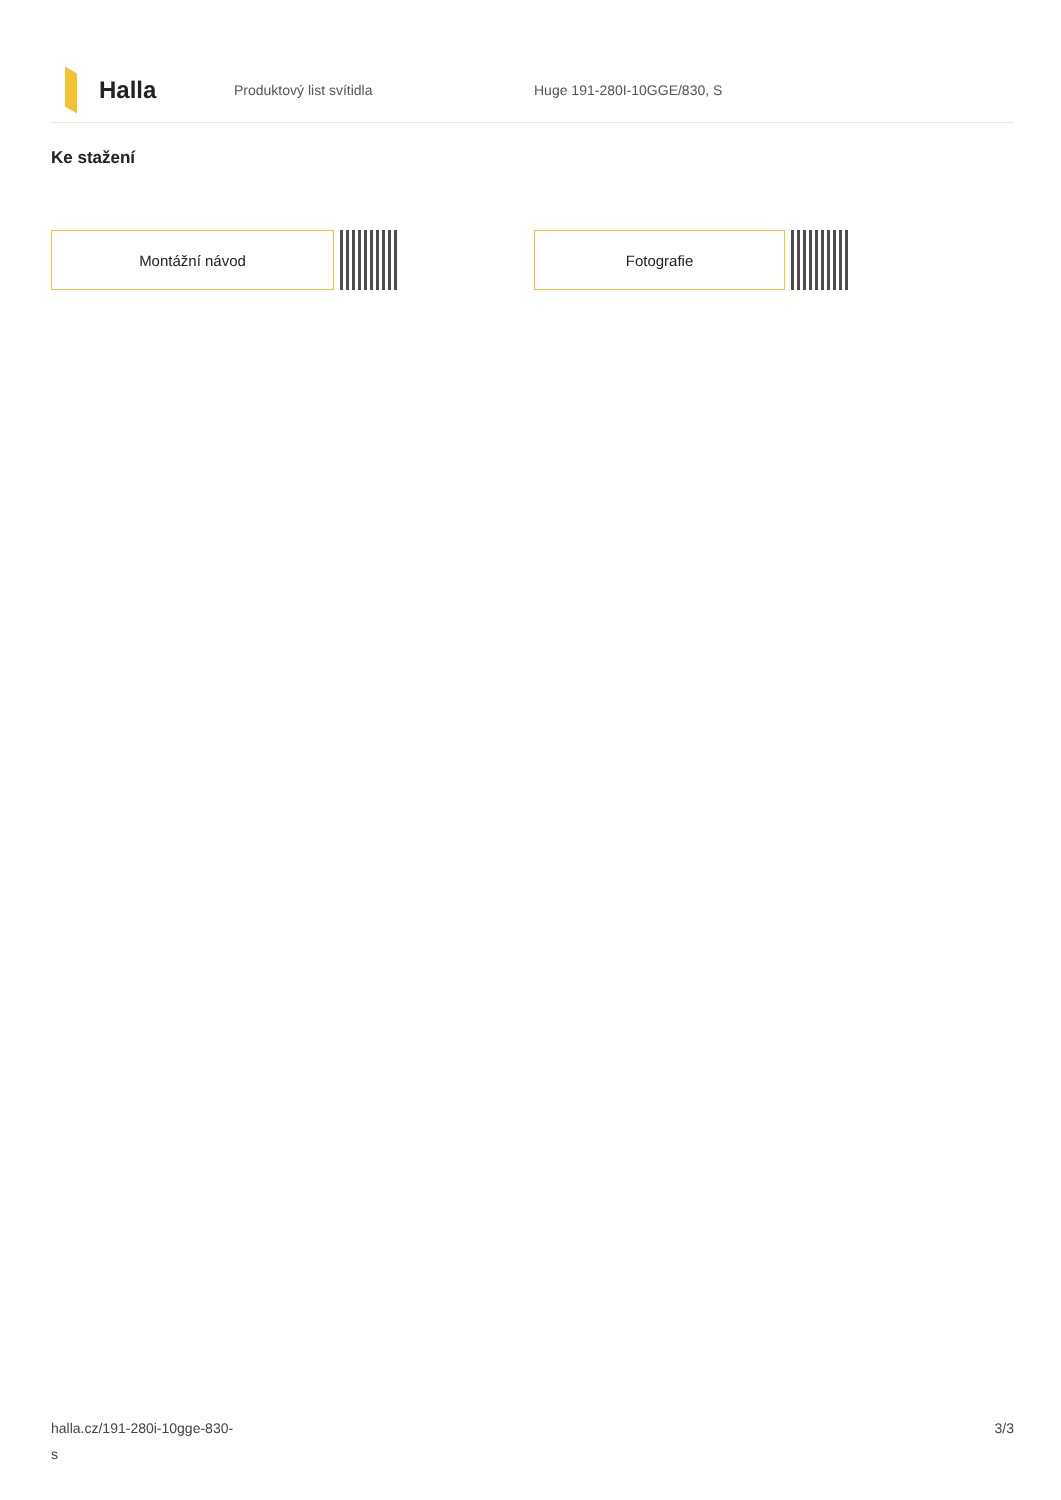Halla
Produktový list svítidla Huge 191-280I-10GGE/830, S
Ke stažení
Montážní návod Fotografie
halla.cz/191-280i-10gge-830-
s
3/3